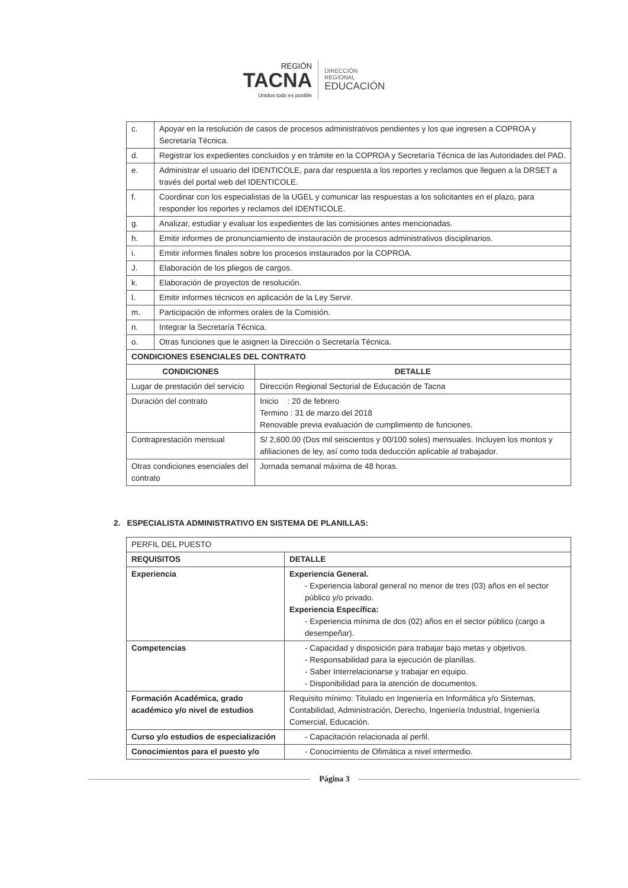REGIÓN
TACNA
Unidos todo es posible
DIRECCIÓN
REGIONAL
EDUCACIÓN
| c. | Apoyar en la resolución de casos de procesos administrativos pendientes y los que ingresen a COPROA y Secretaría Técnica. | |
| d. | Registrar los expedientes concluidos y en trámite en la COPROA y Secretaría Técnica de las Autoridades del PAD. | |
| e. | Administrar el usuario del IDENTICOLE, para dar respuesta a los reportes y reclamos que lleguen a la DRSET a través del portal web del IDENTICOLE. | |
| f. | Coordinar con los especialistas de la UGEL y comunicar las respuestas a los solicitantes en el plazo, para responder los reportes y reclamos del IDENTICOLE. | |
| g. | Analizar, estudiar y evaluar los expedientes de las comisiones antes mencionadas. | |
| h. | Emitir informes de pronunciamiento de instauración de procesos administrativos disciplinarios. | |
| i. | Emitir informes finales sobre los procesos instaurados por la COPROA. | |
| J. | Elaboración de los pliegos de cargos. | |
| k. | Elaboración de proyectos de resolución. | |
| l. | Emitir informes técnicos en aplicación de la Ley Servir. | |
| m. | Participación de informes orales de la Comisión. | |
| n. | Integrar la Secretaría Técnica. | |
| o. | Otras funciones que le asignen la Dirección o Secretaría Técnica. | |
| CONDICIONES ESENCIALES DEL CONTRATO | | |
| CONDICIONES | | DETALLE |
| Lugar de prestación del servicio | | Dirección Regional Sectorial de Educación de Tacna |
| Duración del contrato | | Inicio : 20 de febrero Termino : 31 de marzo del 2018 Renovable previa evaluación de cumplimiento de funciones. |
| Contraprestación mensual | | S/ 2,600.00 (Dos mil seiscientos y 00/100 soles) mensuales. Incluyen los montos y afiliaciones de ley, así como toda deducción aplicable al trabajador. |
| Otras condiciones esenciales del contrato | | Jornada semanal máxima de 48 horas. |
2. ESPECIALISTA ADMINISTRATIVO EN SISTEMA DE PLANILLAS:
| PERFIL DEL PUESTO | |
| --- | --- |
| REQUISITOS | DETALLE |
| Experiencia | Experiencia General. - Experiencia laboral general no menor de tres (03) años en el sector público y/o privado. Experiencia Específica: - Experiencia mínima de dos (02) años en el sector público (cargo a desempeñar). |
| Competencias | - Capacidad y disposición para trabajar bajo metas y objetivos. - Responsabilidad para la ejecución de planillas. - Saber Interrelacionarse y trabajar en equipo. - Disponibilidad para la atención de documentos. |
| Formación Académica, grado académico y/o nivel de estudios | Requisito mínimo: Titulado en Ingeniería en Informática y/o Sistemas, Contabilidad, Administración, Derecho, Ingeniería Industrial, Ingeniería Comercial, Educación. |
| Curso y/o estudios de especialización | - Capacitación relacionada al perfil. |
| Conocimientos para el puesto y/o | - Conocimiento de Ofimática a nivel intermedio. |
Página 3